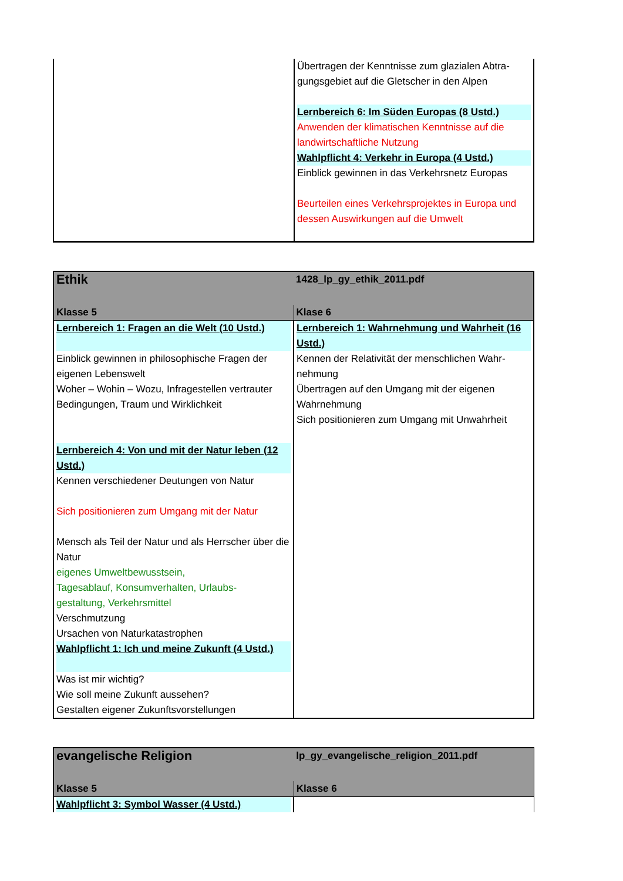| | Übertragen der Kenntnisse zum glazialen Abtra- gungsgebiet auf die Gletscher in den Alpen Lernbereich 6: Im Süden Europas (8 Ustd.) Anwenden der klimatischen Kenntnisse auf die landwirtschaftliche Nutzung Wahlpflicht 4: Verkehr in Europa (4 Ustd.) Einblick gewinnen in das Verkehrsnetz Europas Beurteilen eines Verkehrsprojektes in Europa und dessen Auswirkungen auf die Umwelt |
| Ethik | 1428_lp_gy_ethik_2011.pdf |
| --- | --- |
| Klasse 5 | Klase 6 |
| Lernbereich 1: Fragen an die Welt (10 Ustd.) Einblick gewinnen in philosophische Fragen der eigenen Lebenswelt Woher – Wohin – Wozu, Infragestellen vertrauter Bedingungen, Traum und Wirklichkeit Lernbereich 4: Von und mit der Natur leben (12 Ustd.) Kennen verschiedener Deutungen von Natur Sich positionieren zum Umgang mit der Natur Mensch als Teil der Natur und als Herrscher über die Natur eigenes Umweltbewusstsein, Tagesablauf, Konsumverhalten, Urlaubs- gestaltung, Verkehrsmittel Verschmutzung Ursachen von Naturkatastrophen Wahlpflicht 1: Ich und meine Zukunft (4 Ustd.) Was ist mir wichtig? Wie soll meine Zukunft aussehen? Gestalten eigener Zukunftsvorstellungen | Lernbereich 1: Wahrnehmung und Wahrheit (16 Ustd.) Kennen der Relativität der menschlichen Wahr- nehmung Übertragen auf den Umgang mit der eigenen Wahrnehmung Sich positionieren zum Umgang mit Unwahrheit |
| evangelische Religion | lp_gy_evangelische_religion_2011.pdf |
| --- | --- |
| Klasse 5 | Klasse 6 |
| Wahlpflicht 3: Symbol Wasser (4 Ustd.) | |